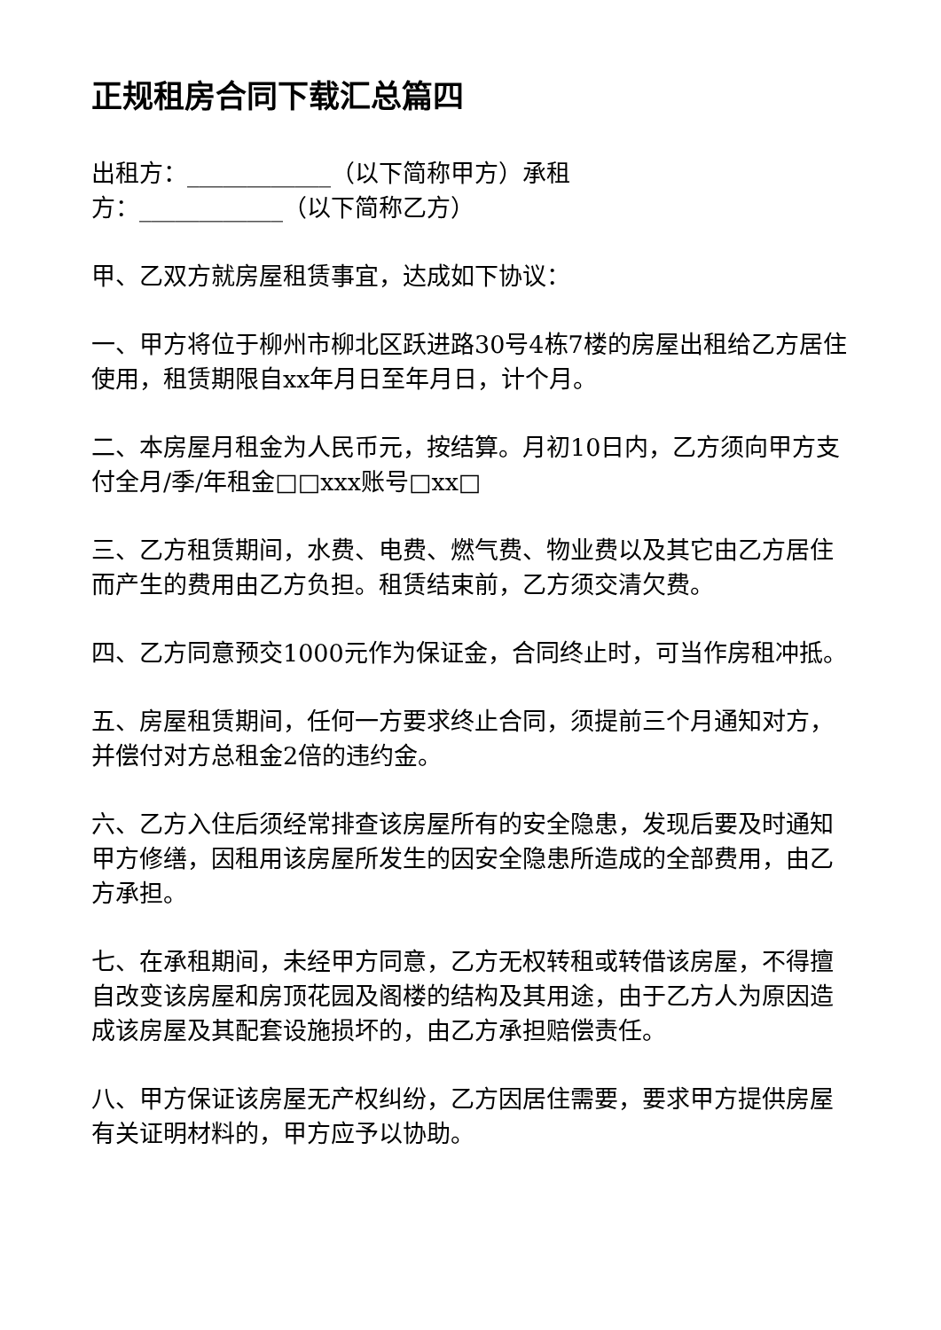正规租房合同下载汇总篇四
出租方：____________（以下简称甲方）承租
方：____________（以下简称乙方）
甲、乙双方就房屋租赁事宜，达成如下协议：
一、甲方将位于柳州市柳北区跃进路30号4栋7楼的房屋出租给乙方居住使用，租赁期限自xx年月日至年月日，计个月。
二、本房屋月租金为人民币元，按结算。月初10日内，乙方须向甲方支付全月/季/年租金□□xxx账号□xx□
三、乙方租赁期间，水费、电费、燃气费、物业费以及其它由乙方居住而产生的费用由乙方负担。租赁结束前，乙方须交清欠费。
四、乙方同意预交1000元作为保证金，合同终止时，可当作房租冲抵。
五、房屋租赁期间，任何一方要求终止合同，须提前三个月通知对方，并偿付对方总租金2倍的违约金。
六、乙方入住后须经常排查该房屋所有的安全隐患，发现后要及时通知甲方修缮，因租用该房屋所发生的因安全隐患所造成的全部费用，由乙方承担。
七、在承租期间，未经甲方同意，乙方无权转租或转借该房屋，不得擅自改变该房屋和房顶花园及阁楼的结构及其用途，由于乙方人为原因造成该房屋及其配套设施损坏的，由乙方承担赔偿责任。
八、甲方保证该房屋无产权纠纷，乙方因居住需要，要求甲方提供房屋有关证明材料的，甲方应予以协助。